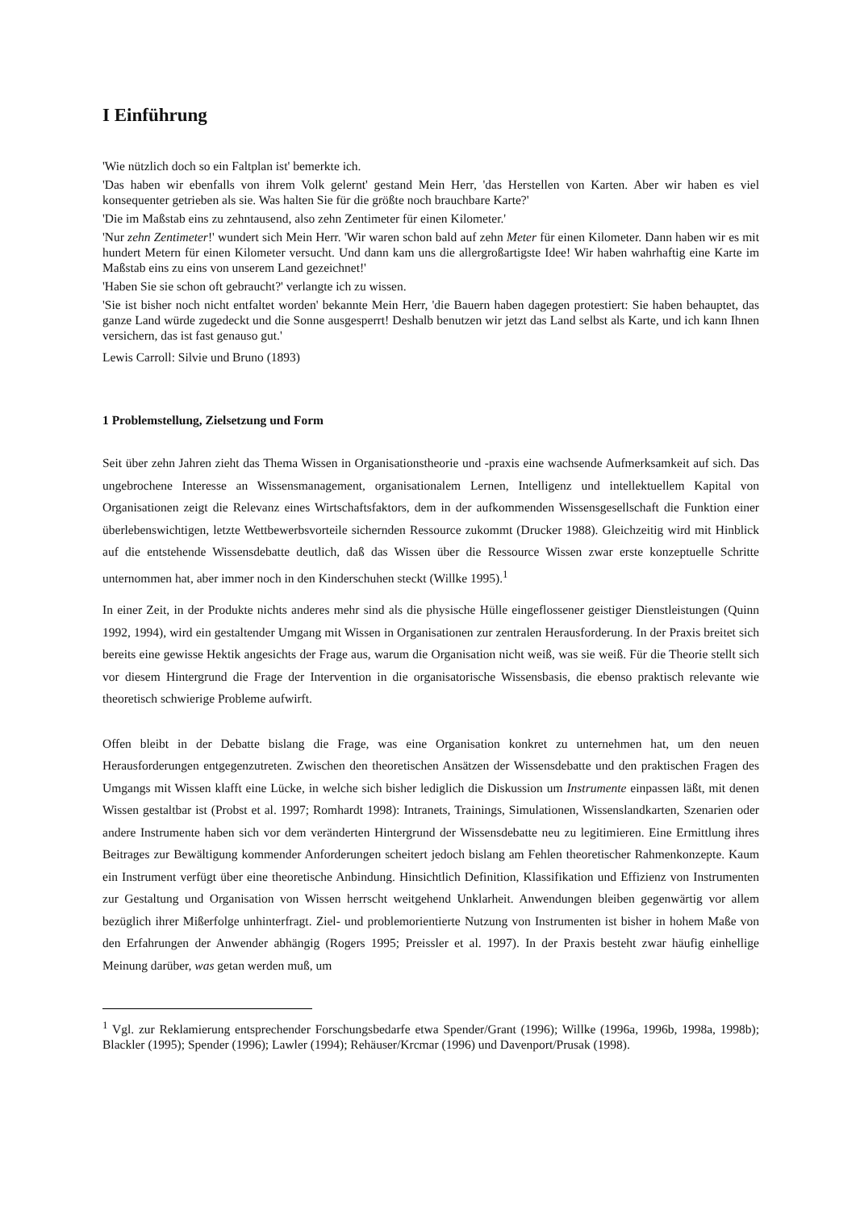I Einführung
'Wie nützlich doch so ein Faltplan ist' bemerkte ich.
'Das haben wir ebenfalls von ihrem Volk gelernt' gestand Mein Herr, 'das Herstellen von Karten. Aber wir haben es viel konsequenter getrieben als sie. Was halten Sie für die größte noch brauchbare Karte?'
'Die im Maßstab eins zu zehntausend, also zehn Zentimeter für einen Kilometer.'
'Nur zehn Zentimeter!' wundert sich Mein Herr. 'Wir waren schon bald auf zehn Meter für einen Kilometer. Dann haben wir es mit hundert Metern für einen Kilometer versucht. Und dann kam uns die allergroßartigste Idee! Wir haben wahrhaftig eine Karte im Maßstab eins zu eins von unserem Land gezeichnet!'
'Haben Sie sie schon oft gebraucht?' verlangte ich zu wissen.
'Sie ist bisher noch nicht entfaltet worden' bekannte Mein Herr, 'die Bauern haben dagegen protestiert: Sie haben behauptet, das ganze Land würde zugedeckt und die Sonne ausgesperrt! Deshalb benutzen wir jetzt das Land selbst als Karte, und ich kann Ihnen versichern, das ist fast genauso gut.'
Lewis Carroll: Silvie und Bruno (1893)
1 Problemstellung, Zielsetzung und Form
Seit über zehn Jahren zieht das Thema Wissen in Organisationstheorie und -praxis eine wachsende Aufmerksamkeit auf sich. Das ungebrochene Interesse an Wissensmanagement, organisationalem Lernen, Intelligenz und intellektuellem Kapital von Organisationen zeigt die Relevanz eines Wirtschaftsfaktors, dem in der aufkommenden Wissensgesellschaft die Funktion einer überlebenswichtigen, letzte Wettbewerbsvorteile sichernden Ressource zukommt (Drucker 1988). Gleichzeitig wird mit Hinblick auf die entstehende Wissensdebatte deutlich, daß das Wissen über die Ressource Wissen zwar erste konzeptuelle Schritte unternommen hat, aber immer noch in den Kinderschuhen steckt (Willke 1995).<sup>1</sup>
In einer Zeit, in der Produkte nichts anderes mehr sind als die physische Hülle eingeflossener geistiger Dienstleistungen (Quinn 1992, 1994), wird ein gestaltender Umgang mit Wissen in Organisationen zur zentralen Herausforderung. In der Praxis breitet sich bereits eine gewisse Hektik angesichts der Frage aus, warum die Organisation nicht weiß, was sie weiß. Für die Theorie stellt sich vor diesem Hintergrund die Frage der Interven­tion in die organisatorische Wissensbasis, die ebenso praktisch relevante wie theoretisch schwierige Probleme aufwirft.
Offen bleibt in der Debatte bislang die Frage, was eine Organisation konkret zu unternehmen hat, um den neuen Herausforderungen entgegenzutreten. Zwischen den theoretischen Ansätzen der Wissensdebatte und den praktischen Fragen des Umgangs mit Wissen klafft eine Lücke, in welche sich bisher lediglich die Diskussion um Instrumente einpassen läßt, mit denen Wissen gestaltbar ist (Probst et al. 1997; Romhardt 1998): Intranets, Trainings, Simulationen, Wissenslandkarten, Szenarien oder andere Instrumente haben sich vor dem veränderten Hintergrund der Wissensdebatte neu zu legitimieren. Eine Ermittlung ihres Beitrages zur Bewältigung kommender Anforderungen scheitert jedoch bislang am Fehlen theoretischer Rahmenkonzepte. Kaum ein Instrument verfügt über eine theoretische Anbindung. Hinsichtlich Definition, Klassifikation und Effizienz von Instrumenten zur Gestaltung und Organisation von Wissen herrscht weitgehend Unklarheit. Anwendungen bleiben gegenwärtig vor allem bezüglich ihrer Mißerfolge unhinterfragt. Ziel- und problemorientierte Nutzung von Instrumenten ist bisher in hohem Maße von den Erfahrungen der Anwender abhängig (Rogers 1995; Preissler et al. 1997). In der Praxis besteht zwar häufig einhellige Meinung darüber, was getan werden muß, um
<sup>1</sup> Vgl. zur Reklamierung entsprechender Forschungsbedarfe etwa Spender/Grant (1996); Willke (1996a, 1996b, 1998a, 1998b); Blackler (1995); Spender (1996); Lawler (1994); Rehäuser/Krcmar (1996) und Davenport/Prusak (1998).